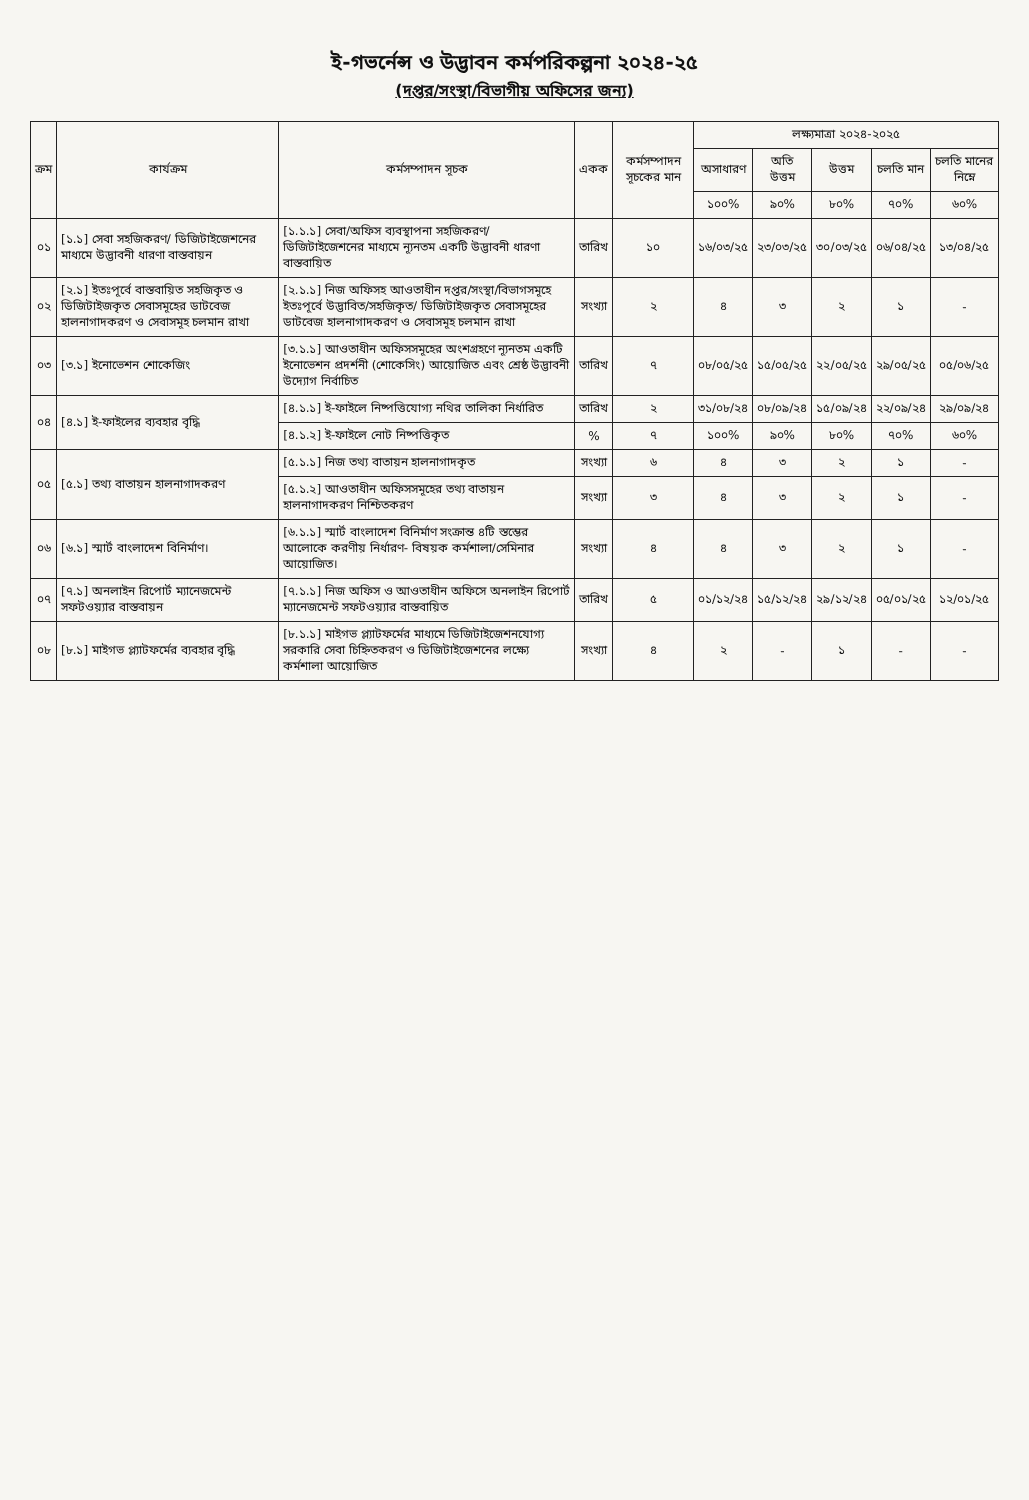ই-গভর্নেন্স ও উদ্ভাবন কর্মপরিকল্পনা ২০২৪-২৫
(দপ্তর/সংস্থা/বিভাগীয় অফিসের জন্য)
| ক্রম | কার্যক্রম | কর্মসম্পাদন সূচক | একক | কর্মসম্পাদন সূচকের মান | লক্ষ্যমাত্রা ২০২৪-২০২৫ | | | | |
| --- | --- | --- | --- | --- | --- | --- | --- | --- | --- |
| | | | | | অসাধারণ | অতি উত্তম | উত্তম | চলতি মান | চলতি মানের নিম্নে |
| | | | | | ১০০% | ৯০% | ৮০% | ৭০% | ৬০% |
| ০১ | [১.১] সেবা সহজিকরণ/ ডিজিটাইজেশনের মাধ্যমে উদ্ভাবনী ধারণা বাস্তবায়ন | [১.১.১] সেবা/অফিস ব্যবস্থাপনা সহজিকরণ/ডিজিটাইজেশনের মাধ্যমে ন্যূনতম একটি উদ্ভাবনী ধারণা বাস্তবায়িত | তারিখ | ১০ | ১৬/০৩/২৫ | ২৩/০৩/২৫ | ৩০/০৩/২৫ | ০৬/০৪/২৫ | ১৩/০৪/২৫ |
| ০২ | [২.১] ইতঃপূর্বে বাস্তবায়িত সহজিকৃত ও ডিজিটাইজকৃত সেবাসমূহের ডাটবেজ হালনাগাদকরণ ও সেবাসমূহ চলমান রাখা | [২.১.১] নিজ অফিসহ আওতাধীন দপ্তর/সংস্থা/বিভাগসমূহে ইতঃপূর্বে উদ্ভাবিত/সহজিকৃত/ ডিজিটাইজকৃত সেবাসমূহের ডাটবেজ হালনাগাদকরণ ও সেবাসমূহ চলমান রাখা | সংখ্যা | ২ | ৪ | ৩ | ২ | ১ | - |
| ০৩ | [৩.১] ইনোভেশন শোকেজিং | [৩.১.১] আওতাধীন অফিসসমূহের অংশগ্রহণে ন্যূনতম একটি ইনোভেশন প্রদর্শনী (শোকেসিং) আয়োজিত এবং শ্রেষ্ঠ উদ্ভাবনী উদ্যোগ নির্বাচিত | তারিখ | ৭ | ০৮/০৫/২৫ | ১৫/০৫/২৫ | ২২/০৫/২৫ | ২৯/০৫/২৫ | ০৫/০৬/২৫ |
| ০৪ | [৪.১] ই-ফাইলের ব্যবহার বৃদ্ধি | [৪.১.১] ই-ফাইলে নিষ্পত্তিযোগ্য নথির তালিকা নির্ধারিত | তারিখ | ২ | ৩১/০৮/২৪ | ০৮/০৯/২৪ | ১৫/০৯/২৪ | ২২/০৯/২৪ | ২৯/০৯/২৪ |
| | | [৪.১.২] ই-ফাইলে নোট নিষ্পত্তিকৃত | % | ৭ | ১০০% | ৯০% | ৮০% | ৭০% | ৬০% |
| ০৫ | [৫.১] তথ্য বাতায়ন হালনাগাদকরণ | [৫.১.১] নিজ তথ্য বাতায়ন হালনাগাদকৃত | সংখ্যা | ৬ | ৪ | ৩ | ২ | ১ | - |
| | | [৫.১.২] আওতাধীন অফিসসমূহের তথ্য বাতায়ন হালনাগাদকরণ নিশ্চিতকরণ | সংখ্যা | ৩ | ৪ | ৩ | ২ | ১ | - |
| ০৬ | [৬.১] স্মার্ট বাংলাদেশ বিনির্মাণ। | [৬.১.১] স্মার্ট বাংলাদেশ বিনির্মাণ সংক্রান্ত ৪টি স্তম্ভের আলোকে করণীয় নির্ধারণ- বিষয়ক কর্মশালা/সেমিনার আয়োজিত। | সংখ্যা | ৪ | ৪ | ৩ | ২ | ১ | - |
| ০৭ | [৭.১] অনলাইন রিপোর্ট ম্যানেজমেন্ট সফটওয়্যার বাস্তবায়ন | [৭.১.১] নিজ অফিস ও আওতাধীন অফিসে অনলাইন রিপোর্ট ম্যানেজমেন্ট সফটওয়্যার বাস্তবায়িত | তারিখ | ৫ | ০১/১২/২৪ | ১৫/১২/২৪ | ২৯/১২/২৪ | ০৫/০১/২৫ | ১২/০১/২৫ |
| ০৮ | [৮.১] মাইগভ প্ল্যাটফর্মের ব্যবহার বৃদ্ধি | [৮.১.১] মাইগভ প্ল্যাটফর্মের মাধ্যমে ডিজিটাইজেশনযোগ্য সরকারি সেবা চিহ্নিতকরণ ও ডিজিটাইজেশনের লক্ষ্যে কর্মশালা আয়োজিত | সংখ্যা | ৪ | ২ | - | ১ | - | - |